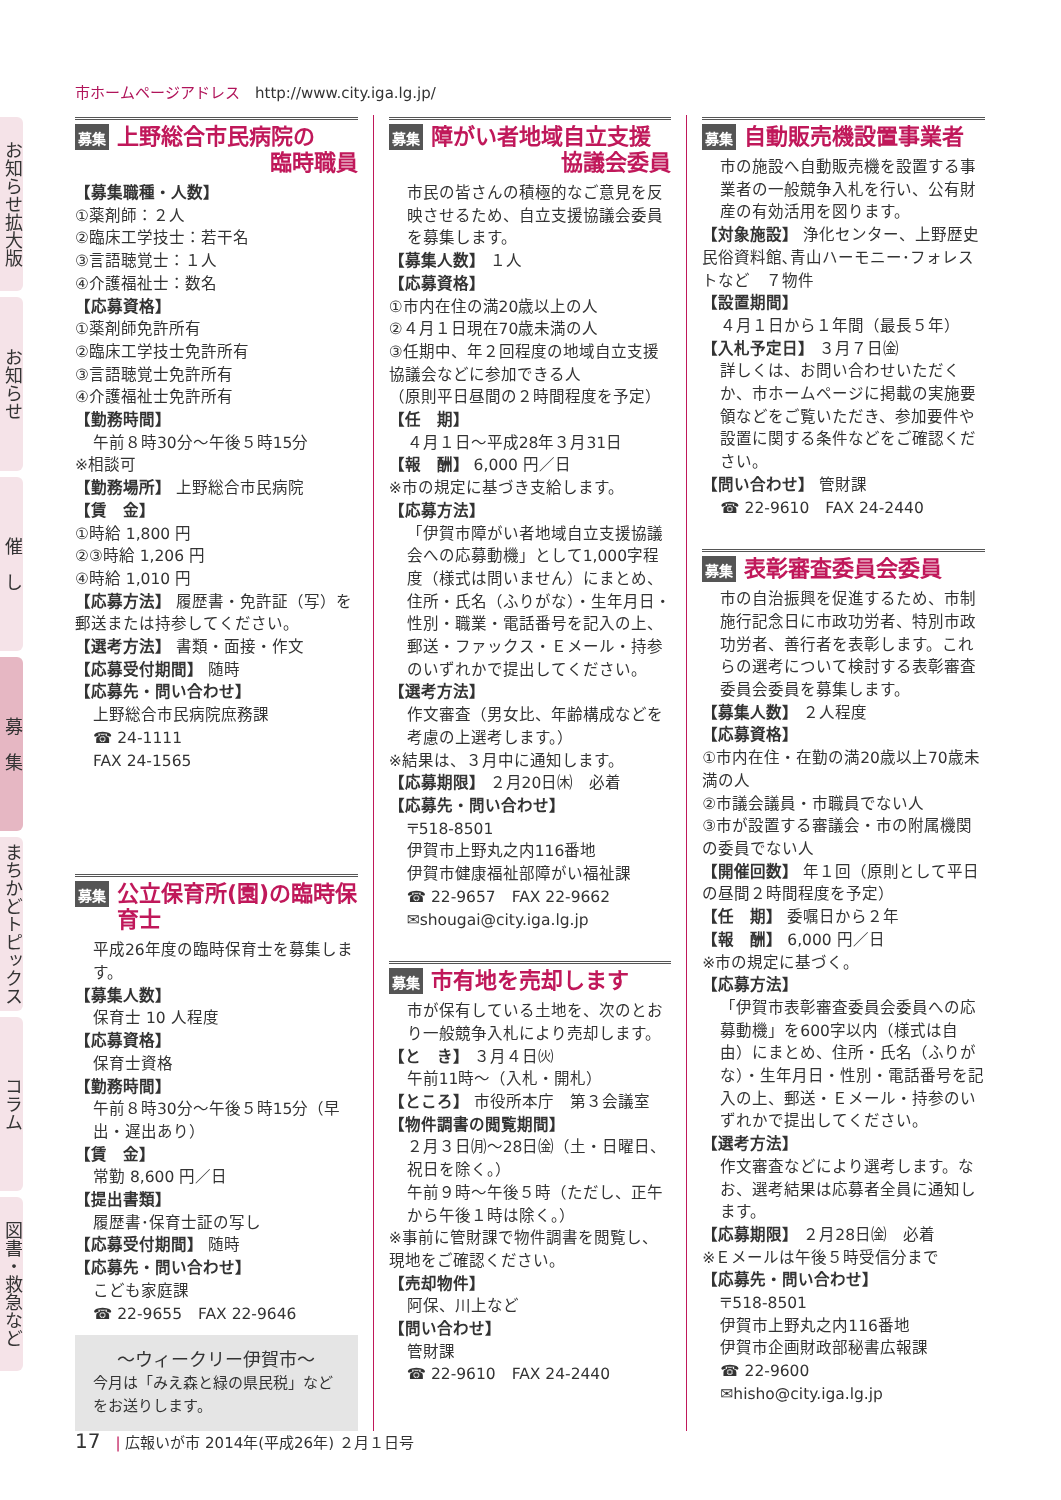市ホームページアドレス　http://www.city.iga.lg.jp/
お知らせ拡大版
お知らせ
催　し
募　集
まちかどトピックス
コラム
図書・救急など
募集 上野総合市民病院の
臨時職員
【募集職種・人数】
①薬剤師：２人
②臨床工学技士：若干名
③言語聴覚士：１人
④介護福祉士：数名
【応募資格】
①薬剤師免許所有
②臨床工学技士免許所有
③言語聴覚士免許所有
④介護福祉士免許所有
【勤務時間】
午前８時30分～午後５時15分
※相談可
【勤務場所】 上野総合市民病院
【賃　金】
①時給 1,800 円
②③時給 1,206 円
④時給 1,010 円
【応募方法】 履歴書・免許証（写）を郵送または持参してください。
【選考方法】 書類・面接・作文
【応募受付期間】 随時
【応募先・問い合わせ】
上野総合市民病院庶務課
☎ 24-1111
FAX 24-1565
募集 公立保育所(園)の臨時保育士
平成26年度の臨時保育士を募集します。
【募集人数】
保育士 10 人程度
【応募資格】
保育士資格
【勤務時間】
午前８時30分～午後５時15分（早出・遅出あり）
【賃　金】
常勤 8,600 円／日
【提出書類】
履歴書･保育士証の写し
【応募受付期間】 随時
【応募先・問い合わせ】
こども家庭課
☎ 22-9655　FAX 22-9646
～ウィークリー伊賀市～
今月は「みえ森と緑の県民税」などをお送りします。
募集 障がい者地域自立支援
協議会委員
市民の皆さんの積極的なご意見を反映させるため、自立支援協議会委員を募集します。
【募集人数】 １人
【応募資格】
①市内在住の満20歳以上の人
②４月１日現在70歳未満の人
③任期中、年２回程度の地域自立支援協議会などに参加できる人
（原則平日昼間の２時間程度を予定）
【任　期】
４月１日～平成28年３月31日
【報　酬】 6,000 円／日
※市の規定に基づき支給します。
【応募方法】
「伊賀市障がい者地域自立支援協議会への応募動機」として1,000字程度（様式は問いません）にまとめ、住所・氏名（ふりがな）・生年月日・性別・職業・電話番号を記入の上、郵送・ファックス・Ｅメール・持参のいずれかで提出してください。
【選考方法】
作文審査（男女比、年齢構成などを考慮の上選考します。）
※結果は、３月中に通知します。
【応募期限】 ２月20日㈭　必着
【応募先・問い合わせ】
〒518-8501
伊賀市上野丸之内116番地
伊賀市健康福祉部障がい福祉課
☎ 22-9657　FAX 22-9662
✉shougai@city.iga.lg.jp
募集 市有地を売却します
市が保有している土地を、次のとおり一般競争入札により売却します。
【と　き】 ３月４日㈫
午前11時～（入札・開札）
【ところ】 市役所本庁　第３会議室
【物件調書の閲覧期間】
２月３日㈪～28日㈮（土・日曜日、祝日を除く。）
午前９時～午後５時（ただし、正午から午後１時は除く。）
※事前に管財課で物件調書を閲覧し、現地をご確認ください。
【売却物件】
阿保、川上など
【問い合わせ】
管財課
☎ 22-9610　FAX 24-2440
募集 自動販売機設置事業者
市の施設へ自動販売機を設置する事業者の一般競争入札を行い、公有財産の有効活用を図ります。
【対象施設】 浄化センター、上野歴史民俗資料館､青山ハーモニー･フォレストなど　７物件
【設置期間】
４月１日から１年間（最長５年）
【入札予定日】 ３月７日㈮
詳しくは、お問い合わせいただくか、市ホームページに掲載の実施要領などをご覧いただき、参加要件や設置に関する条件などをご確認ください。
【問い合わせ】 管財課
☎ 22-9610　FAX 24-2440
募集 表彰審査委員会委員
市の自治振興を促進するため、市制施行記念日に市政功労者、特別市政功労者、善行者を表彰します。これらの選考について検討する表彰審査委員会委員を募集します。
【募集人数】 ２人程度
【応募資格】
①市内在住・在勤の満20歳以上70歳未満の人
②市議会議員・市職員でない人
③市が設置する審議会・市の附属機関の委員でない人
【開催回数】 年１回（原則として平日の昼間２時間程度を予定）
【任　期】 委嘱日から２年
【報　酬】 6,000 円／日
※市の規定に基づく。
【応募方法】
「伊賀市表彰審査委員会委員への応募動機」を600字以内（様式は自由）にまとめ、住所・氏名（ふりがな）・生年月日・性別・電話番号を記入の上、郵送・Ｅメール・持参のいずれかで提出してください。
【選考方法】
作文審査などにより選考します。なお、選考結果は応募者全員に通知します。
【応募期限】 ２月28日㈮　必着
※Ｅメールは午後５時受信分まで
【応募先・問い合わせ】
〒518-8501
伊賀市上野丸之内116番地
伊賀市企画財政部秘書広報課
☎ 22-9600
✉hisho@city.iga.lg.jp
17　| 広報いが市 2014年(平成26年) ２月１日号